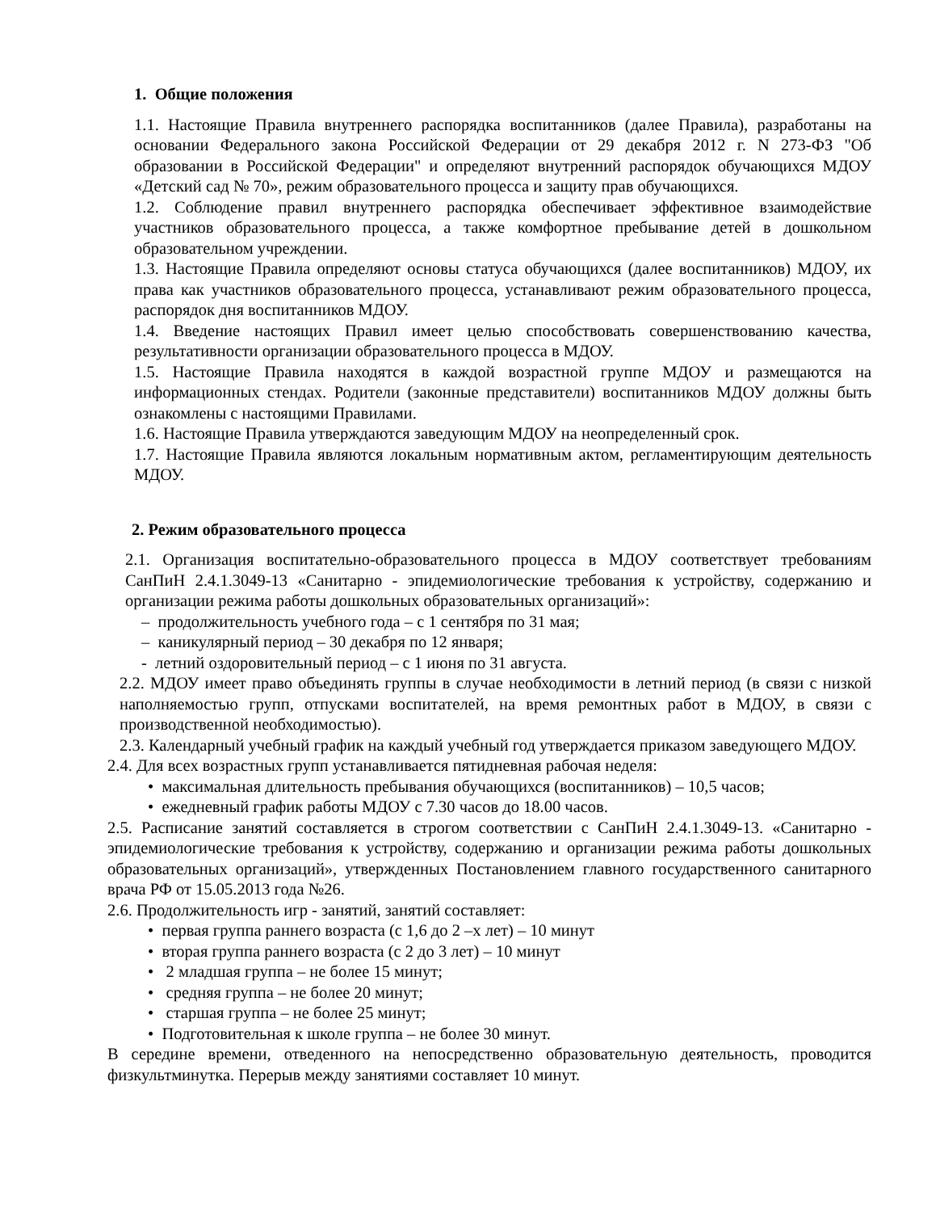1. Общие положения
1.1. Настоящие Правила внутреннего распорядка воспитанников (далее Правила), разработаны на основании Федерального закона Российской Федерации от 29 декабря 2012 г. N 273-ФЗ "Об образовании в Российской Федерации" и определяют внутренний распорядок обучающихся МДОУ «Детский сад № 70», режим образовательного процесса и защиту прав обучающихся.
1.2. Соблюдение правил внутреннего распорядка обеспечивает эффективное взаимодействие участников образовательного процесса, а также комфортное пребывание детей в дошкольном образовательном учреждении.
1.3. Настоящие Правила определяют основы статуса обучающихся (далее воспитанников) МДОУ, их права как участников образовательного процесса, устанавливают режим образовательного процесса, распорядок дня воспитанников МДОУ.
1.4. Введение настоящих Правил имеет целью способствовать совершенствованию качества, результативности организации образовательного процесса в МДОУ.
1.5. Настоящие Правила находятся в каждой возрастной группе МДОУ и размещаются на информационных стендах. Родители (законные представители) воспитанников МДОУ должны быть ознакомлены с настоящими Правилами.
1.6. Настоящие Правила утверждаются заведующим МДОУ на неопределенный срок.
1.7. Настоящие Правила являются локальным нормативным актом, регламентирующим деятельность МДОУ.
2. Режим образовательного процесса
2.1. Организация воспитательно-образовательного процесса в МДОУ соответствует требованиям СанПиН 2.4.1.3049-13 «Санитарно - эпидемиологические требования к устройству, содержанию и организации режима работы дошкольных образовательных организаций»:
– продолжительность учебного года – с 1 сентября по 31 мая;
– каникулярный период – 30 декабря по 12 января;
- летний оздоровительный период – с 1 июня по 31 августа.
2.2. МДОУ имеет право объединять группы в случае необходимости в летний период (в связи с низкой наполняемостью групп, отпусками воспитателей, на время ремонтных работ в МДОУ, в связи с производственной необходимостью).
2.3. Календарный учебный график на каждый учебный год утверждается приказом заведующего МДОУ.
2.4. Для всех возрастных групп устанавливается пятидневная рабочая неделя:
• максимальная длительность пребывания обучающихся (воспитанников) – 10,5 часов;
• ежедневный график работы МДОУ с 7.30 часов до 18.00 часов.
2.5. Расписание занятий составляется в строгом соответствии с СанПиН 2.4.1.3049-13. «Санитарно - эпидемиологические требования к устройству, содержанию и организации режима работы дошкольных образовательных организаций», утвержденных Постановлением главного государственного санитарного врача РФ от 15.05.2013 года №26.
2.6. Продолжительность игр - занятий, занятий составляет:
• первая группа раннего возраста (с 1,6 до 2 –х лет) – 10 минут
• вторая группа раннего возраста (с 2 до 3 лет) – 10 минут
• 2 младшая группа – не более 15 минут;
• средняя группа – не более 20 минут;
• старшая группа – не более 25 минут;
• Подготовительная к школе группа – не более 30 минут.
В середине времени, отведенного на непосредственно образовательную деятельность, проводится физкультминутка. Перерыв между занятиями составляет 10 минут.